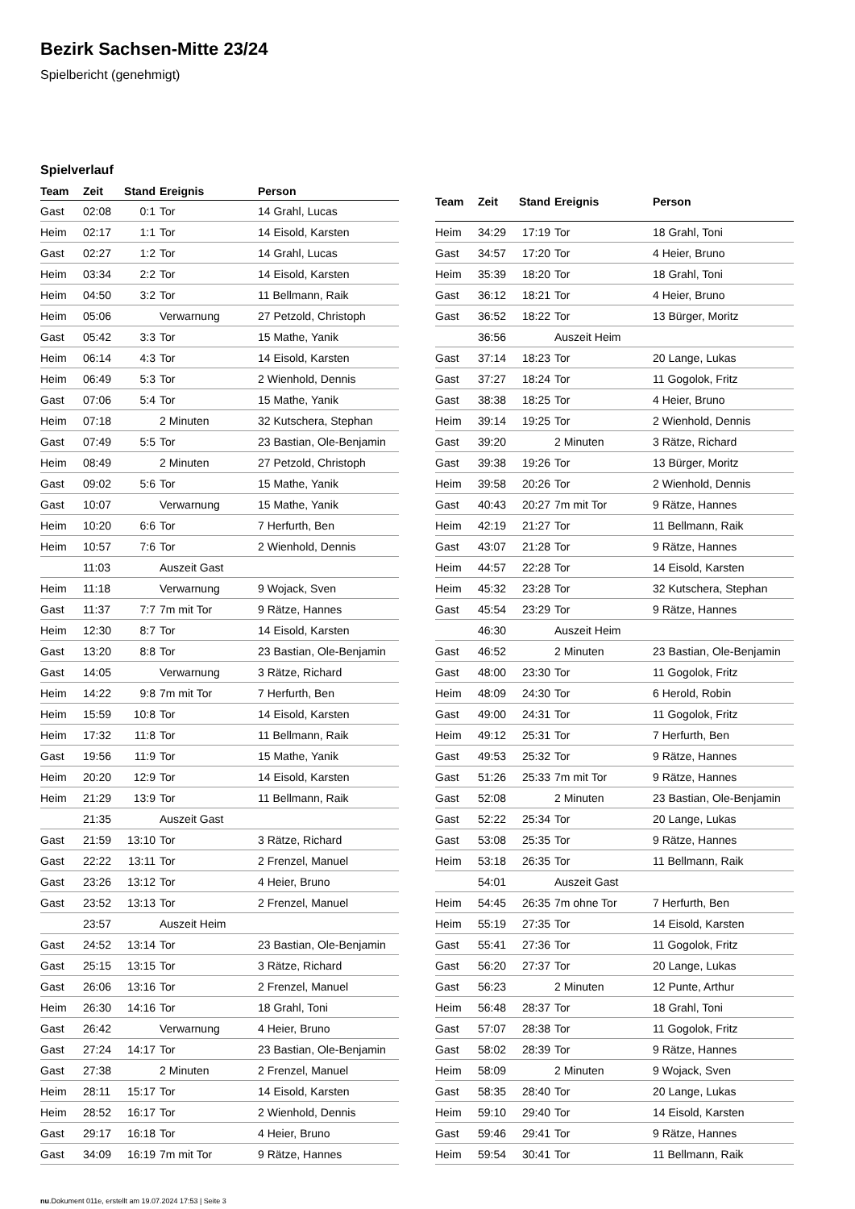Bezirk Sachsen-Mitte 23/24
Spielbericht (genehmigt)
Spielverlauf
| Team | Zeit | Stand | Ereignis | Person |
| --- | --- | --- | --- | --- |
| Gast | 02:08 | 0:1 | Tor | 14 Grahl, Lucas |
| Heim | 02:17 | 1:1 | Tor | 14 Eisold, Karsten |
| Gast | 02:27 | 1:2 | Tor | 14 Grahl, Lucas |
| Heim | 03:34 | 2:2 | Tor | 14 Eisold, Karsten |
| Heim | 04:50 | 3:2 | Tor | 11 Bellmann, Raik |
| Heim | 05:06 | | Verwarnung | 27 Petzold, Christoph |
| Gast | 05:42 | 3:3 | Tor | 15 Mathe, Yanik |
| Heim | 06:14 | 4:3 | Tor | 14 Eisold, Karsten |
| Heim | 06:49 | 5:3 | Tor | 2 Wienhold, Dennis |
| Gast | 07:06 | 5:4 | Tor | 15 Mathe, Yanik |
| Heim | 07:18 | | 2 Minuten | 32 Kutschera, Stephan |
| Gast | 07:49 | 5:5 | Tor | 23 Bastian, Ole-Benjamin |
| Heim | 08:49 | | 2 Minuten | 27 Petzold, Christoph |
| Gast | 09:02 | 5:6 | Tor | 15 Mathe, Yanik |
| Gast | 10:07 | | Verwarnung | 15 Mathe, Yanik |
| Heim | 10:20 | 6:6 | Tor | 7 Herfurth, Ben |
| Heim | 10:57 | 7:6 | Tor | 2 Wienhold, Dennis |
| | 11:03 | | Auszeit Gast | |
| Heim | 11:18 | | Verwarnung | 9 Wojack, Sven |
| Gast | 11:37 | 7:7 | 7m mit Tor | 9 Rätze, Hannes |
| Heim | 12:30 | 8:7 | Tor | 14 Eisold, Karsten |
| Gast | 13:20 | 8:8 | Tor | 23 Bastian, Ole-Benjamin |
| Gast | 14:05 | | Verwarnung | 3 Rätze, Richard |
| Heim | 14:22 | 9:8 | 7m mit Tor | 7 Herfurth, Ben |
| Heim | 15:59 | 10:8 | Tor | 14 Eisold, Karsten |
| Heim | 17:32 | 11:8 | Tor | 11 Bellmann, Raik |
| Gast | 19:56 | 11:9 | Tor | 15 Mathe, Yanik |
| Heim | 20:20 | 12:9 | Tor | 14 Eisold, Karsten |
| Heim | 21:29 | 13:9 | Tor | 11 Bellmann, Raik |
| | 21:35 | | Auszeit Gast | |
| Gast | 21:59 | 13:10 | Tor | 3 Rätze, Richard |
| Gast | 22:22 | 13:11 | Tor | 2 Frenzel, Manuel |
| Gast | 23:26 | 13:12 | Tor | 4 Heier, Bruno |
| Gast | 23:52 | 13:13 | Tor | 2 Frenzel, Manuel |
| | 23:57 | | Auszeit Heim | |
| Gast | 24:52 | 13:14 | Tor | 23 Bastian, Ole-Benjamin |
| Gast | 25:15 | 13:15 | Tor | 3 Rätze, Richard |
| Gast | 26:06 | 13:16 | Tor | 2 Frenzel, Manuel |
| Heim | 26:30 | 14:16 | Tor | 18 Grahl, Toni |
| Gast | 26:42 | | Verwarnung | 4 Heier, Bruno |
| Gast | 27:24 | 14:17 | Tor | 23 Bastian, Ole-Benjamin |
| Gast | 27:38 | | 2 Minuten | 2 Frenzel, Manuel |
| Heim | 28:11 | 15:17 | Tor | 14 Eisold, Karsten |
| Heim | 28:52 | 16:17 | Tor | 2 Wienhold, Dennis |
| Gast | 29:17 | 16:18 | Tor | 4 Heier, Bruno |
| Gast | 34:09 | 16:19 | 7m mit Tor | 9 Rätze, Hannes |
| Team | Zeit | Stand | Ereignis | Person |
| --- | --- | --- | --- | --- |
| Heim | 34:29 | 17:19 | Tor | 18 Grahl, Toni |
| Gast | 34:57 | 17:20 | Tor | 4 Heier, Bruno |
| Heim | 35:39 | 18:20 | Tor | 18 Grahl, Toni |
| Gast | 36:12 | 18:21 | Tor | 4 Heier, Bruno |
| Gast | 36:52 | 18:22 | Tor | 13 Bürger, Moritz |
| | 36:56 | | Auszeit Heim | |
| Gast | 37:14 | 18:23 | Tor | 20 Lange, Lukas |
| Gast | 37:27 | 18:24 | Tor | 11 Gogolok, Fritz |
| Gast | 38:38 | 18:25 | Tor | 4 Heier, Bruno |
| Heim | 39:14 | 19:25 | Tor | 2 Wienhold, Dennis |
| Gast | 39:20 | | 2 Minuten | 3 Rätze, Richard |
| Gast | 39:38 | 19:26 | Tor | 13 Bürger, Moritz |
| Heim | 39:58 | 20:26 | Tor | 2 Wienhold, Dennis |
| Gast | 40:43 | 20:27 | 7m mit Tor | 9 Rätze, Hannes |
| Heim | 42:19 | 21:27 | Tor | 11 Bellmann, Raik |
| Gast | 43:07 | 21:28 | Tor | 9 Rätze, Hannes |
| Heim | 44:57 | 22:28 | Tor | 14 Eisold, Karsten |
| Heim | 45:32 | 23:28 | Tor | 32 Kutschera, Stephan |
| Gast | 45:54 | 23:29 | Tor | 9 Rätze, Hannes |
| | 46:30 | | Auszeit Heim | |
| Gast | 46:52 | | 2 Minuten | 23 Bastian, Ole-Benjamin |
| Gast | 48:00 | 23:30 | Tor | 11 Gogolok, Fritz |
| Heim | 48:09 | 24:30 | Tor | 6 Herold, Robin |
| Gast | 49:00 | 24:31 | Tor | 11 Gogolok, Fritz |
| Heim | 49:12 | 25:31 | Tor | 7 Herfurth, Ben |
| Gast | 49:53 | 25:32 | Tor | 9 Rätze, Hannes |
| Gast | 51:26 | 25:33 | 7m mit Tor | 9 Rätze, Hannes |
| Gast | 52:08 | | 2 Minuten | 23 Bastian, Ole-Benjamin |
| Gast | 52:22 | 25:34 | Tor | 20 Lange, Lukas |
| Gast | 53:08 | 25:35 | Tor | 9 Rätze, Hannes |
| Heim | 53:18 | 26:35 | Tor | 11 Bellmann, Raik |
| | 54:01 | | Auszeit Gast | |
| Heim | 54:45 | 26:35 | 7m ohne Tor | 7 Herfurth, Ben |
| Heim | 55:19 | 27:35 | Tor | 14 Eisold, Karsten |
| Gast | 55:41 | 27:36 | Tor | 11 Gogolok, Fritz |
| Gast | 56:20 | 27:37 | Tor | 20 Lange, Lukas |
| Gast | 56:23 | | 2 Minuten | 12 Punte, Arthur |
| Heim | 56:48 | 28:37 | Tor | 18 Grahl, Toni |
| Gast | 57:07 | 28:38 | Tor | 11 Gogolok, Fritz |
| Gast | 58:02 | 28:39 | Tor | 9 Rätze, Hannes |
| Heim | 58:09 | | 2 Minuten | 9 Wojack, Sven |
| Gast | 58:35 | 28:40 | Tor | 20 Lange, Lukas |
| Heim | 59:10 | 29:40 | Tor | 14 Eisold, Karsten |
| Gast | 59:46 | 29:41 | Tor | 9 Rätze, Hannes |
| Heim | 59:54 | 30:41 | Tor | 11 Bellmann, Raik |
nu.Dokument 011e, erstellt am 19.07.2024 17:53 | Seite 3